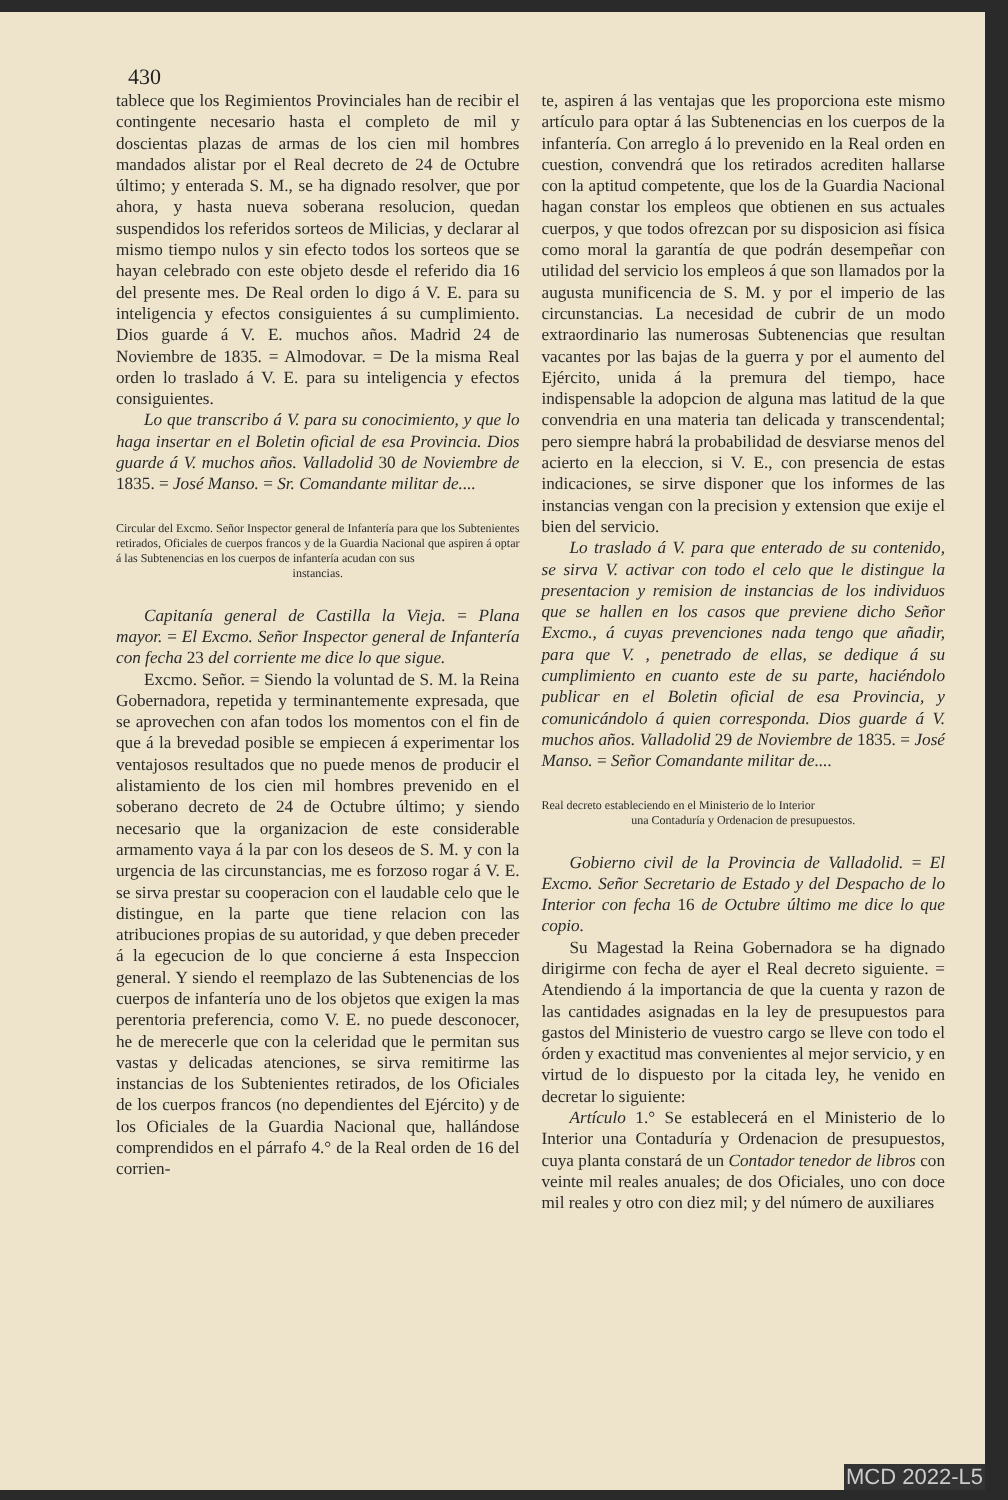430
tablece que los Regimientos Provinciales han de recibir el contingente necesario hasta el completo de mil y doscientas plazas de armas de los cien mil hombres mandados alistar por el Real decreto de 24 de Octubre último; y enterada S. M., se ha dignado resolver, que por ahora, y hasta nueva soberana resolucion, quedan suspendidos los referidos sorteos de Milicias, y declarar al mismo tiempo nulos y sin efecto todos los sorteos que se hayan celebrado con este objeto desde el referido dia 16 del presente mes. De Real orden lo digo á V. E. para su inteligencia y efectos consiguientes á su cumplimiento. Dios guarde á V. E. muchos años. Madrid 24 de Noviembre de 1835. = Almodovar. = De la misma Real orden lo traslado á V. E. para su inteligencia y efectos consiguientes.
Lo que transcribo á V. para su conocimiento, y que lo haga insertar en el Boletin oficial de esa Provincia. Dios guarde á V. muchos años. Valladolid 30 de Noviembre de 1835. = José Manso. = Sr. Comandante militar de....
Circular del Excmo. Señor Inspector general de Infantería para que los Subtenientes retirados, Oficiales de cuerpos francos y de la Guardia Nacional que aspiren á optar á las Subtenencias en los cuerpos de infantería acudan con sus
instancias.
Capitanía general de Castilla la Vieja. = Plana mayor. = El Excmo. Señor Inspector general de Infantería con fecha 23 del corriente me dice lo que sigue.
Excmo. Señor. = Siendo la voluntad de S. M. la Reina Gobernadora, repetida y terminantemente expresada, que se aprovechen con afan todos los momentos con el fin de que á la brevedad posible se empiecen á experimentar los ventajosos resultados que no puede menos de producir el alistamiento de los cien mil hombres prevenido en el soberano decreto de 24 de Octubre último; y siendo necesario que la organizacion de este considerable armamento vaya á la par con los deseos de S. M. y con la urgencia de las circunstancias, me es forzoso rogar á V. E. se sirva prestar su cooperacion con el laudable celo que le distingue, en la parte que tiene relacion con las atribuciones propias de su autoridad, y que deben preceder á la egecucion de lo que concierne á esta Inspeccion general. Y siendo el reemplazo de las Subtenencias de los cuerpos de infantería uno de los objetos que exigen la mas perentoria preferencia, como V. E. no puede desconocer, he de merecerle que con la celeridad que le permitan sus vastas y delicadas atenciones, se sirva remitirme las instancias de los Subtenientes retirados, de los Oficiales de los cuerpos francos (no dependientes del Ejército) y de los Oficiales de la Guardia Nacional que, hallándose comprendidos en el párrafo 4.° de la Real orden de 16 del corrien-
te, aspiren á las ventajas que les proporciona este mismo artículo para optar á las Subtenencias en los cuerpos de la infantería. Con arreglo á lo prevenido en la Real orden en cuestion, convendrá que los retirados acrediten hallarse con la aptitud competente, que los de la Guardia Nacional hagan constar los empleos que obtienen en sus actuales cuerpos, y que todos ofrezcan por su disposicion asi física como moral la garantía de que podrán desempeñar con utilidad del servicio los empleos á que son llamados por la augusta munificencia de S. M. y por el imperio de las circunstancias. La necesidad de cubrir de un modo extraordinario las numerosas Subtenencias que resultan vacantes por las bajas de la guerra y por el aumento del Ejército, unida á la premura del tiempo, hace indispensable la adopcion de alguna mas latitud de la que convendria en una materia tan delicada y transcendental; pero siempre habrá la probabilidad de desviarse menos del acierto en la eleccion, si V. E., con presencia de estas indicaciones, se sirve disponer que los informes de las instancias vengan con la precision y extension que exije el bien del servicio.
Lo traslado á V. para que enterado de su contenido, se sirva V. activar con todo el celo que le distingue la presentacion y remision de instancias de los individuos que se hallen en los casos que previene dicho Señor Excmo., á cuyas prevenciones nada tengo que añadir, para que V. , penetrado de ellas, se dedique á su cumplimiento en cuanto este de su parte, haciéndolo publicar en el Boletin oficial de esa Provincia, y comunicándolo á quien corresponda. Dios guarde á V. muchos años. Valladolid 29 de Noviembre de 1835. = José Manso. = Señor Comandante militar de....
Real decreto estableciendo en el Ministerio de lo Interior
una Contaduría y Ordenacion de presupuestos.
Gobierno civil de la Provincia de Valladolid. = El Excmo. Señor Secretario de Estado y del Despacho de lo Interior con fecha 16 de Octubre último me dice lo que copio.
Su Magestad la Reina Gobernadora se ha dignado dirigirme con fecha de ayer el Real decreto siguiente. = Atendiendo á la importancia de que la cuenta y razon de las cantidades asignadas en la ley de presupuestos para gastos del Ministerio de vuestro cargo se lleve con todo el órden y exactitud mas convenientes al mejor servicio, y en virtud de lo dispuesto por la citada ley, he venido en decretar lo siguiente:
Artículo 1.° Se establecerá en el Ministerio de lo Interior una Contaduría y Ordenacion de presupuestos, cuya planta constará de un Contador tenedor de libros con veinte mil reales anuales; de dos Oficiales, uno con doce mil reales y otro con diez mil; y del número de auxiliares
MCD 2022-L5